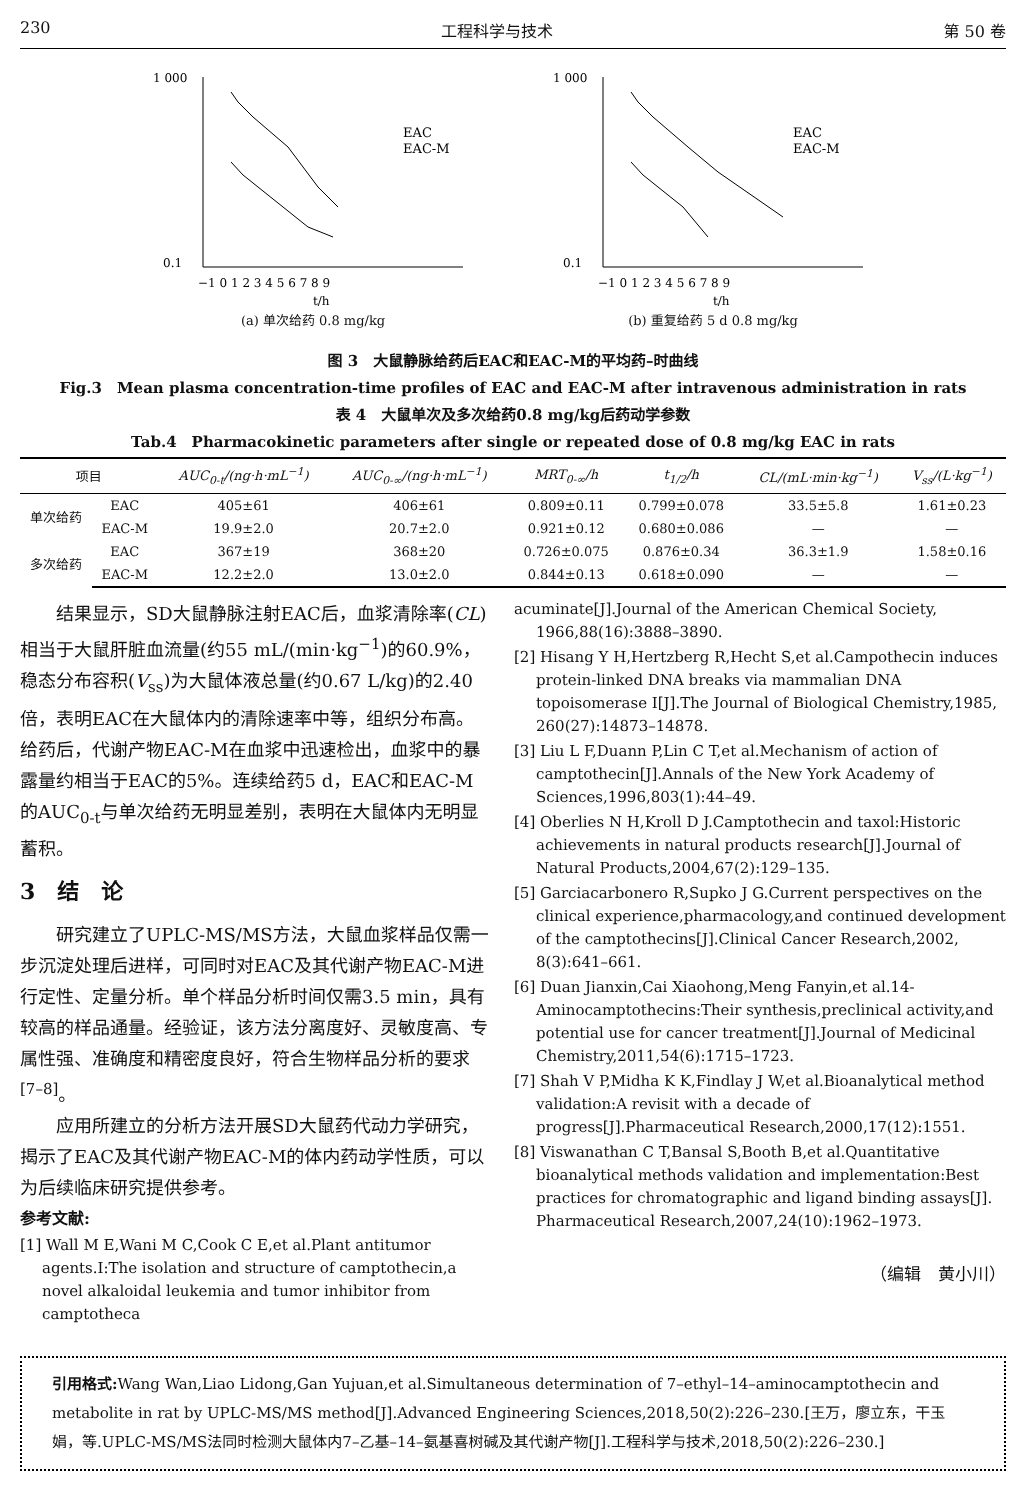230 工程科学与技术 第 50 卷
1 000
0.1
EAC
EAC-M
−1 0 1 2 3 4 5 6 7 8 9
t/h
(a) 单次给药 0.8 mg/kg
1 000
0.1
EAC
EAC-M
−1 0 1 2 3 4 5 6 7 8 9
t/h
(b) 重复给药 5 d 0.8 mg/kg
图 3　大鼠静脉给药后EAC和EAC-M的平均药–时曲线
Fig.3　Mean plasma concentration-time profiles of EAC and EAC-M after intravenous administration in rats
表 4　大鼠单次及多次给药0.8 mg/kg后药动学参数
Tab.4　Pharmacokinetic parameters after single or repeated dose of 0.8 mg/kg EAC in rats
| 项目 | | AUC<sub>0-t</sub>/(ng·h·mL<sup>−1</sup>) | AUC<sub>0-∞</sub>/(ng·h·mL<sup>−1</sup>) | MRT<sub>0-∞</sub>/h | t<sub>1/2</sub>/h | CL/(mL·min·kg<sup>−1</sup>) | V<sub>ss</sub>/(L·kg<sup>−1</sup>) |
| --- | --- | --- | --- | --- | --- | --- | --- |
| 单次给药 | EAC | 405±61 | 406±61 | 0.809±0.11 | 0.799±0.078 | 33.5±5.8 | 1.61±0.23 |
| | EAC-M | 19.9±2.0 | 20.7±2.0 | 0.921±0.12 | 0.680±0.086 | — | — |
| 多次给药 | EAC | 367±19 | 368±20 | 0.726±0.075 | 0.876±0.34 | 36.3±1.9 | 1.58±0.16 |
| | EAC-M | 12.2±2.0 | 13.0±2.0 | 0.844±0.13 | 0.618±0.090 | — | — |
结果显示，SD大鼠静脉注射EAC后，血浆清除率(CL)相当于大鼠肝脏血流量(约55 mL/(min·kg<sup>−1</sup>)的60.9%，稳态分布容积(V<sub>ss</sub>)为大鼠体液总量(约0.67 L/kg)的2.40倍，表明EAC在大鼠体内的清除速率中等，组织分布高。给药后，代谢产物EAC-M在血浆中迅速检出，血浆中的暴露量约相当于EAC的5%。连续给药5 d，EAC和EAC-M的AUC<sub>0-t</sub>与单次给药无明显差别，表明在大鼠体内无明显蓄积。
3　结　论
研究建立了UPLC-MS/MS方法，大鼠血浆样品仅需一步沉淀处理后进样，可同时对EAC及其代谢产物EAC-M进行定性、定量分析。单个样品分析时间仅需3.5 min，具有较高的样品通量。经验证，该方法分离度好、灵敏度高、专属性强、准确度和精密度良好，符合生物样品分析的要求<sup>[7–8]</sup>。
应用所建立的分析方法开展SD大鼠药代动力学研究，揭示了EAC及其代谢产物EAC-M的体内药动学性质，可以为后续临床研究提供参考。
参考文献:
[1] Wall M E,Wani M C,Cook C E,et al.Plant antitumor agents.I:The isolation and structure of camptothecin,a novel alkaloidal leukemia and tumor inhibitor from camptotheca
acuminate[J].Journal of the American Chemical Society, 1966,88(16):3888–3890.
[2] Hisang Y H,Hertzberg R,Hecht S,et al.Campothecin induces protein-linked DNA breaks via mammalian DNA topoisomerase I[J].The Journal of Biological Chemistry,1985, 260(27):14873–14878.
[3] Liu L F,Duann P,Lin C T,et al.Mechanism of action of camptothecin[J].Annals of the New York Academy of Sciences,1996,803(1):44–49.
[4] Oberlies N H,Kroll D J.Camptothecin and taxol:Historic achievements in natural products research[J].Journal of Natural Products,2004,67(2):129–135.
[5] Garciacarbonero R,Supko J G.Current perspectives on the clinical experience,pharmacology,and continued development of the camptothecins[J].Clinical Cancer Research,2002, 8(3):641–661.
[6] Duan Jianxin,Cai Xiaohong,Meng Fanyin,et al.14-Aminocamptothecins:Their synthesis,preclinical activity,and potential use for cancer treatment[J].Journal of Medicinal Chemistry,2011,54(6):1715–1723.
[7] Shah V P,Midha K K,Findlay J W,et al.Bioanalytical method validation:A revisit with a decade of progress[J].Pharmaceutical Research,2000,17(12):1551.
[8] Viswanathan C T,Bansal S,Booth B,et al.Quantitative bioanalytical methods validation and implementation:Best practices for chromatographic and ligand binding assays[J]. Pharmaceutical Research,2007,24(10):1962–1973.
（编辑　黄小川）
引用格式: Wang Wan,Liao Lidong,Gan Yujuan,et al.Simultaneous determination of 7–ethyl–14–aminocamptothecin and metabolite in rat by UPLC-MS/MS method[J].Advanced Engineering Sciences,2018,50(2):226–230.[王万，廖立东，干玉娟，等.UPLC-MS/MS法同时检测大鼠体内7–乙基–14–氨基喜树碱及其代谢产物[J].工程科学与技术,2018,50(2):226–230.]